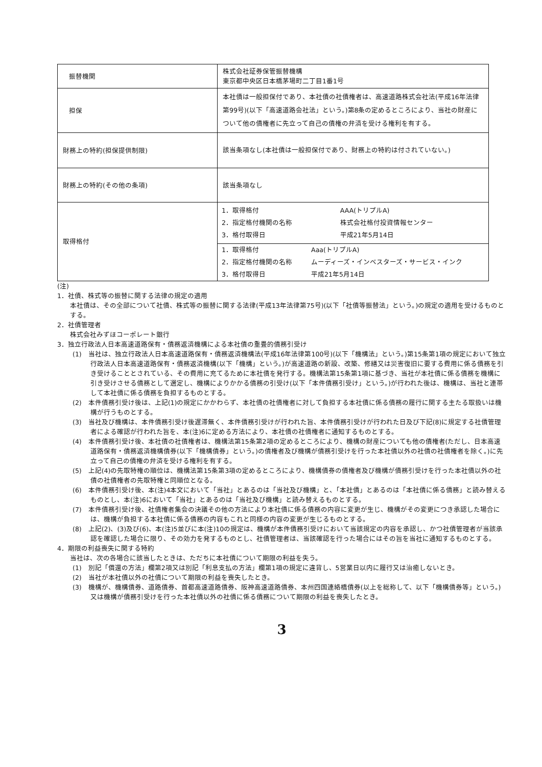| 振替機関 | 株式会社証券保管振替機構 東京都中央区日本橋茅場町二丁目1番1号 |
| 担保 | 本社債は一般担保付であり、本社債の社債権者は、高速道路株式会社法(平成16年法律第99号)(以下「高速道路会社法」という。)第8条の定めるところにより、当社の財産について他の債権者に先立って自己の債権の弁済を受ける権利を有する。 |
| 財務上の特約(担保提供制限) | 該当条項なし(本社債は一般担保付であり、財務上の特約は付されていない。) |
| 財務上の特約(その他の条項) | 該当条項なし |
| 取得格付 | / 1．取得格付 / AAA(トリプルA) / / 2．指定格付機関の名称 / 株式会社格付投資情報センター / / 3．格付取得日 / 平成21年5月14日 / / 1．取得格付 / Aaa(トリプルA) / / 2．指定格付機関の名称 / ムーディーズ・インベスターズ・サービス・インク / / 3．格付取得日 / 平成21年5月14日 / |
(注)
1．社債、株式等の振替に関する法律の規定の適用
本社債は、その全部について社債、株式等の振替に関する法律(平成13年法律第75号)(以下「社債等振替法」という。)の規定の適用を受けるものとする。
2．社債管理者
株式会社みずほコーポレート銀行
3．独立行政法人日本高速道路保有・債務返済機構による本社債の重畳的債務引受け
(1)　当社は、独立行政法人日本高速道路保有・債務返済機構法(平成16年法律第100号)(以下「機構法」という。)第15条第1項の規定において独立行政法人日本高速道路保有・債務返済機構(以下「機構」という。)が高速道路の新設、改築、修繕又は災害復旧に要する費用に係る債務を引き受けることとされている、その費用に充てるために本社債を発行する。機構法第15条第1項に基づき、当社が本社債に係る債務を機構に引き受けさせる債務として選定し、機構によりかかる債務の引受け(以下「本件債務引受け」という。)が行われた後は、機構は、当社と連帯して本社債に係る債務を負担するものとする。
(2)　本件債務引受け後は、上記(1)の規定にかかわらず、本社債の社債権者に対して負担する本社債に係る債務の履行に関する主たる取扱いは機構が行うものとする。
(3)　当社及び機構は、本件債務引受け後遅滞無く、本件債務引受けが行われた旨、本件債務引受けが行われた日及び下記(8)に規定する社債管理者による確認が行われた旨を、本(注)6に定める方法により、本社債の社債権者に通知するものとする。
(4)　本件債務引受け後、本社債の社債権者は、機構法第15条第2項の定めるところにより、機構の財産についても他の債権者(ただし、日本高速道路保有・債務返済機構債券(以下「機構債券」という。)の債権者及び機構が債務引受けを行った本社債以外の社債の社債権者を除く。)に先立って自己の債権の弁済を受ける権利を有する。
(5)　上記(4)の先取特権の順位は、機構法第15条第3項の定めるところにより、機構債券の債権者及び機構が債務引受けを行った本社債以外の社債の社債権者の先取特権と同順位となる。
(6)　本件債務引受け後、本(注)4本文において「当社」とあるのは「当社及び機構」と、「本社債」とあるのは「本社債に係る債務」と読み替えるものとし、本(注)6において「当社」とあるのは「当社及び機構」と読み替えるものとする。
(7)　本件債務引受け後、社債権者集会の決議その他の方法により本社債に係る債務の内容に変更が生じ、機構がその変更につき承認した場合には、機構が負担する本社債に係る債務の内容もこれと同様の内容の変更が生じるものとする。
(8)　上記(2)、(3)及び(6)、本(注)5並びに本(注)10の規定は、機構が本件債務引受けにおいて当該規定の内容を承認し、かつ社債管理者が当該承認を確認した場合に限り、その効力を発するものとし、社債管理者は、当該確認を行った場合にはその旨を当社に通知するものとする。
4．期限の利益喪失に関する特約
当社は、次の各場合に該当したときは、ただちに本社債について期限の利益を失う。
(1)　別記「償還の方法」欄第2項又は別記「利息支払の方法」欄第1項の規定に違背し、5営業日以内に履行又は治癒しないとき。
(2)　当社が本社債以外の社債について期限の利益を喪失したとき。
(3)　機構が、機構債券、道路債券、首都高速道路債券、阪神高速道路債券、本州四国連絡橋債券(以上を総称して、以下「機構債券等」という。)又は機構が債務引受けを行った本社債以外の社債に係る債務について期限の利益を喪失したとき。
3